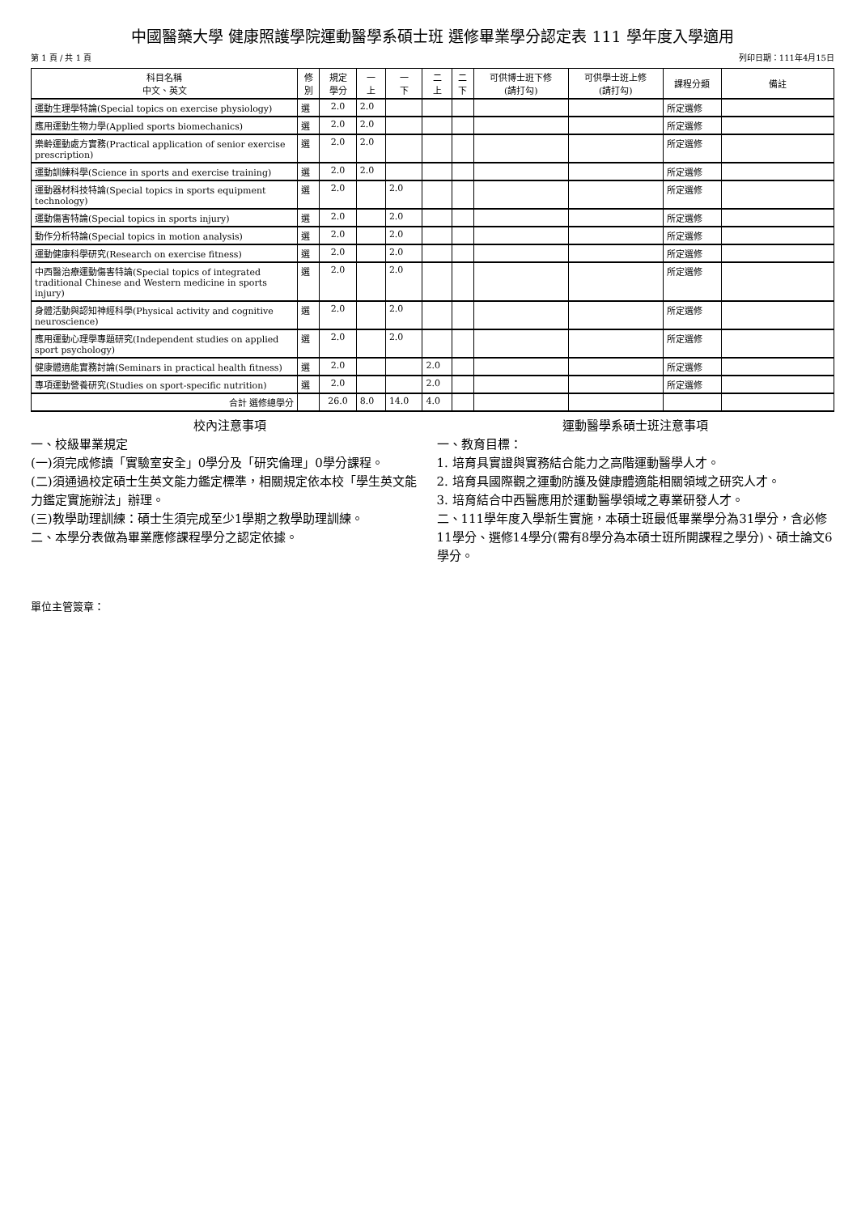中國醫藥大學 健康照護學院運動醫學系碩士班 選修畢業學分認定表 111 學年度入學適用
第 1 頁 / 共 1 頁 列印日期：111年4月15日
| 科目名稱 中文、英文 | 修 別 | 規定 學分 | 一 上 | 一 下 | 二 上 | 二 下 | 可供博士班下修 (請打勾) | 可供學士班上修 (請打勾) | 課程分類 | 備註 |
| --- | --- | --- | --- | --- | --- | --- | --- | --- | --- | --- |
| 運動生理學特論(Special topics on exercise physiology) | 選 | 2.0 | 2.0 | | | | | | 所定選修 | |
| 應用運動生物力學(Applied sports biomechanics) | 選 | 2.0 | 2.0 | | | | | | 所定選修 | |
| 樂齡運動處方實務(Practical application of senior exercise prescription) | 選 | 2.0 | 2.0 | | | | | | 所定選修 | |
| 運動訓練科學(Science in sports and exercise training) | 選 | 2.0 | 2.0 | | | | | | 所定選修 | |
| 運動器材科技特論(Special topics in sports equipment technology) | 選 | 2.0 | | 2.0 | | | | | 所定選修 | |
| 運動傷害特論(Special topics in sports injury) | 選 | 2.0 | | 2.0 | | | | | 所定選修 | |
| 動作分析特論(Special topics in motion analysis) | 選 | 2.0 | | 2.0 | | | | | 所定選修 | |
| 運動健康科學研究(Research on exercise fitness) | 選 | 2.0 | | 2.0 | | | | | 所定選修 | |
| 中西醫治療運動傷害特論(Special topics of integrated traditional Chinese and Western medicine in sports injury) | 選 | 2.0 | | 2.0 | | | | | 所定選修 | |
| 身體活動與認知神經科學(Physical activity and cognitive neuroscience) | 選 | 2.0 | | 2.0 | | | | | 所定選修 | |
| 應用運動心理學專題研究(Independent studies on applied sport psychology) | 選 | 2.0 | | 2.0 | | | | | 所定選修 | |
| 健康體適能實務討論(Seminars in practical health fitness) | 選 | 2.0 | | | 2.0 | | | | 所定選修 | |
| 專項運動營養研究(Studies on sport-specific nutrition) | 選 | 2.0 | | | 2.0 | | | | 所定選修 | |
| 合計 選修總學分 | | 26.0 | 8.0 | 14.0 | 4.0 | | | | | |
校內注意事項
一、校級畢業規定
(一)須完成修讀「實驗室安全」0學分及「研究倫理」0學分課程。
(二)須通過校定碩士生英文能力鑑定標準，相關規定依本校「學生英文能力鑑定實施辦法」辦理。
(三)教學助理訓練：碩士生須完成至少1學期之教學助理訓練。
二、本學分表做為畢業應修課程學分之認定依據。
運動醫學系碩士班注意事項
一、教育目標：
1. 培育具實證與實務結合能力之高階運動醫學人才。
2. 培育具國際觀之運動防護及健康體適能相關領域之研究人才。
3. 培育結合中西醫應用於運動醫學領域之專業研發人才。
二、111學年度入學新生實施，本碩士班最低畢業學分為31學分，含必修11學分、選修14學分(需有8學分為本碩士班所開課程之學分)、碩士論文6學分。
單位主管簽章：